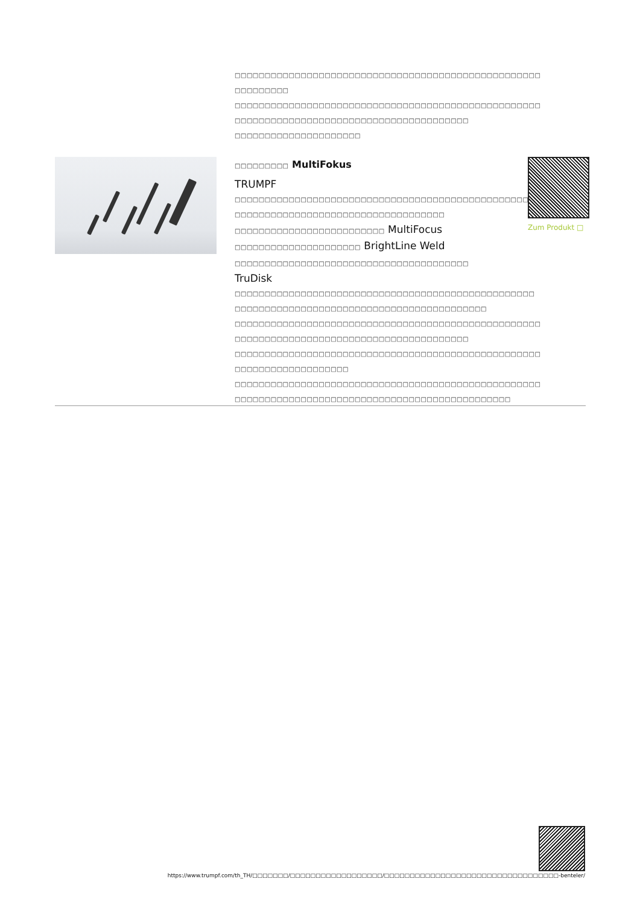□□□□□□□□□□□□□□□□□□□□□□□□□□□□□□□□□□□□□□□□□□□□□□□□□□□
□□□□□□□□□
□□□□□□□□□□□□□□□□□□□□□□□□□□□□□□□□□□□□□□□□□□□□□□□□□□□
□□□□□□□□□□□□□□□□□□□□□□□□□□□□□□□□□□□□□□□
□□□□□□□□□□□□□□□□□□□□□
□□□□□□□□□ MultiFokus
TRUMPF
□□□□□□□□□□□□□□□□□□□□□□□□□□□□□□□□□□□□□□□□□□□□□□□□□□□
□□□□□□□□□□□□□□□□□□□□□□□□□□□□□□□□□□□
□□□□□□□□□□□□□□□□□□□□□□□□□ MultiFocus
□□□□□□□□□□□□□□□□□□□□□ BrightLine Weld
□□□□□□□□□□□□□□□□□□□□□□□□□□□□□□□□□□□□□□□ TruDisk
□□□□□□□□□□□□□□□□□□□□□□□□□□□□□□□□□□□□□□□□□□□□□□□□□□
□□□□□□□□□□□□□□□□□□□□□□□□□□□□□□□□□□□□□□□□□□
□□□□□□□□□□□□□□□□□□□□□□□□□□□□□□□□□□□□□□□□□□□□□□□□□□□
□□□□□□□□□□□□□□□□□□□□□□□□□□□□□□□□□□□□□□□
□□□□□□□□□□□□□□□□□□□□□□□□□□□□□□□□□□□□□□□□□□□□□□□□□□□
□□□□□□□□□□□□□□□□□□□
□□□□□□□□□□□□□□□□□□□□□□□□□□□□□□□□□□□□□□□□□□□□□□□□□□□
□□□□□□□□□□□□□□□□□□□□□□□□□□□□□□□□□□□□□□□□□□□□□□
Zum Produkt □
https://www.trumpf.com/th_TH/□□□□□□□/□□□□□□□□□□□□□□□□□□/□□□□□□□□□□□□□□□□□□□□□□□□□□□□□□□□□□-benteler/